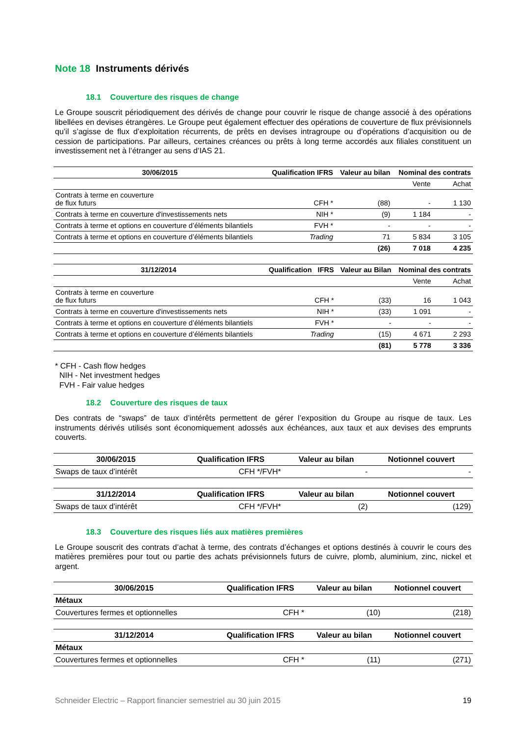Note 18 Instruments dérivés
18.1 Couverture des risques de change
Le Groupe souscrit périodiquement des dérivés de change pour couvrir le risque de change associé à des opérations libellées en devises étrangères. Le Groupe peut également effectuer des opérations de couverture de flux prévisionnels qu’il s’agisse de flux d’exploitation récurrents, de prêts en devises intragroupe ou d’opérations d’acquisition ou de cession de participations. Par ailleurs, certaines créances ou prêts à long terme accordés aux filiales constituent un investissement net à l’étranger au sens d’IAS 21.
| 30/06/2015 | Qualification IFRS | Valeur au bilan | Nominal des contrats | |
| --- | --- | --- | --- | --- |
| | | | Vente | Achat |
| Contrats à terme en couverture de flux futurs | CFH * | (88) | - | 1 130 |
| Contrats à terme en couverture d'investissements nets | NIH * | (9) | 1 184 | - |
| Contrats à terme et options en couverture d’éléments bilantiels | FVH * | - | - | - |
| Contrats à terme et options en couverture d’éléments bilantiels | Trading | 71 | 5 834 | 3 105 |
| | | (26) | 7 018 | 4 235 |
| 31/12/2014 | Qualification IFRS | Valeur au Bilan | Nominal des contrats | |
| --- | --- | --- | --- | --- |
| | | | Vente | Achat |
| Contrats à terme en couverture de flux futurs | CFH * | (33) | 16 | 1 043 |
| Contrats à terme en couverture d'investissements nets | NIH * | (33) | 1 091 | - |
| Contrats à terme et options en couverture d’éléments bilantiels | FVH * | - | - | - |
| Contrats à terme et options en couverture d’éléments bilantiels | Trading | (15) | 4 671 | 2 293 |
| | | (81) | 5 778 | 3 336 |
* CFH - Cash flow hedges
NIH - Net investment hedges
FVH - Fair value hedges
18.2 Couverture des risques de taux
Des contrats de “swaps” de taux d’intérêts permettent de gérer l’exposition du Groupe au risque de taux. Les instruments dérivés utilisés sont économiquement adossés aux échéances, aux taux et aux devises des emprunts couverts.
| 30/06/2015 | Qualification IFRS | Valeur au bilan | Notionnel couvert |
| --- | --- | --- | --- |
| Swaps de taux d’intérêt | CFH */FVH* | - | - |
| 31/12/2014 | Qualification IFRS | Valeur au bilan | Notionnel couvert |
| --- | --- | --- | --- |
| Swaps de taux d’intérêt | CFH */FVH* | (2) | (129) |
18.3 Couverture des risques liés aux matières premières
Le Groupe souscrit des contrats d’achat à terme, des contrats d’échanges et options destinés à couvrir le cours des matières premières pour tout ou partie des achats prévisionnels futurs de cuivre, plomb, aluminium, zinc, nickel et argent.
| 30/06/2015 | Qualification IFRS | Valeur au bilan | Notionnel couvert |
| --- | --- | --- | --- |
| Métaux | | | |
| Couvertures fermes et optionnelles | CFH * | (10) | (218) |
| 31/12/2014 | Qualification IFRS | Valeur au bilan | Notionnel couvert |
| --- | --- | --- | --- |
| Métaux | | | |
| Couvertures fermes et optionnelles | CFH * | (11) | (271) |
Schneider Electric – Rapport financier semestriel au 30 juin 2015 19